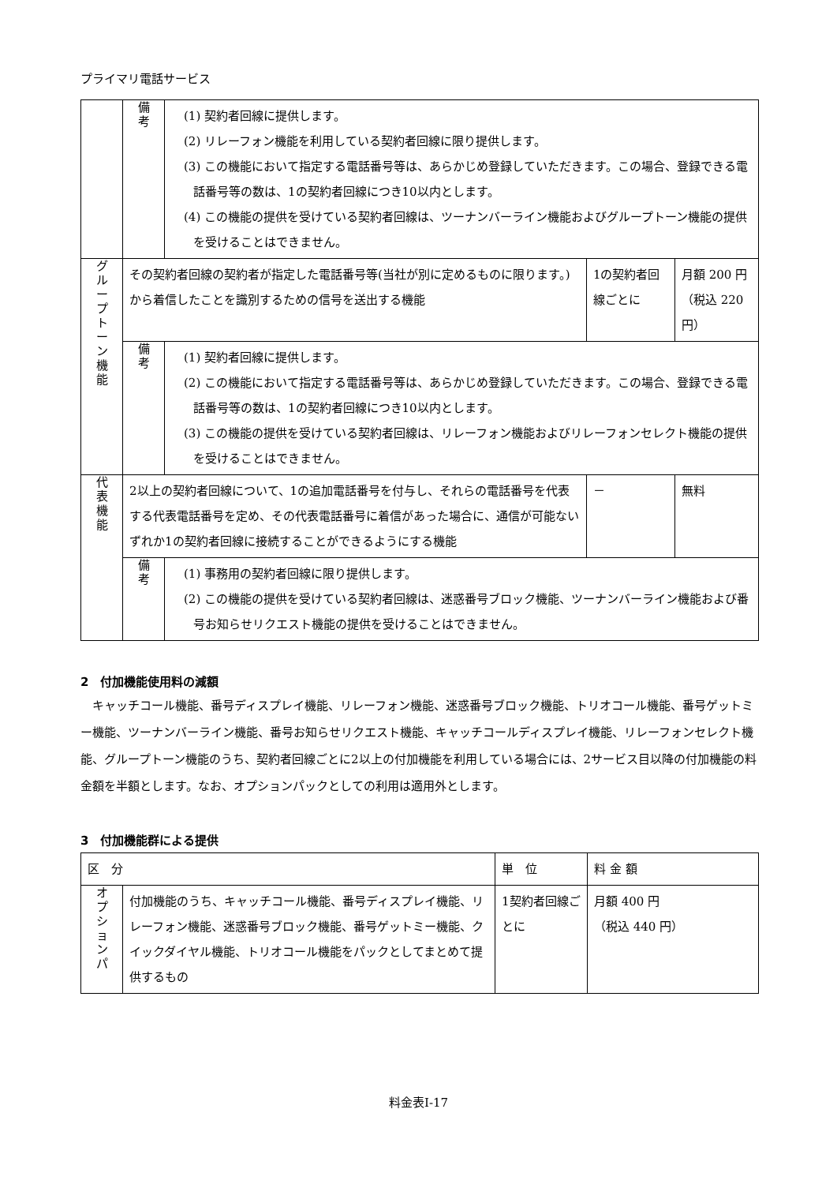プライマリ電話サービス
| | 備 考 | (1) 契約者回線に提供します。 (2) リレーフォン機能を利用している契約者回線に限り提供します。 (3) この機能において指定する電話番号等は、あらかじめ登録していただきます。この場合、登録できる電話番号等の数は、1の契約者回線につき10以内とします。 (4) この機能の提供を受けている契約者回線は、ツーナンバーライン機能およびグループトーン機能の提供を受けることはできません。 | | |
| グ ル ー プ ト ー ン 機 能 | その契約者回線の契約者が指定した電話番号等(当社が別に定めるものに限ります。)から着信したことを識別するための信号を送出する機能 | | 1の契約者回線ごとに | 月額 200 円（税込 220 円） |
| | 備 考 | (1) 契約者回線に提供します。 (2) この機能において指定する電話番号等は、あらかじめ登録していただきます。この場合、登録できる電話番号等の数は、1の契約者回線につき10以内とします。 (3) この機能の提供を受けている契約者回線は、リレーフォン機能およびリレーフォンセレクト機能の提供を受けることはできません。 | | |
| 代 表 機 能 | 2以上の契約者回線について、1の追加電話番号を付与し、それらの電話番号を代表する代表電話番号を定め、その代表電話番号に着信があった場合に、通信が可能ないずれか1の契約者回線に接続することができるようにする機能 | | － | 無料 |
| | 備 考 | (1) 事務用の契約者回線に限り提供します。 (2) この機能の提供を受けている契約者回線は、迷惑番号ブロック機能、ツーナンバーライン機能および番号お知らせリクエスト機能の提供を受けることはできません。 | | |
2　付加機能使用料の減額
キャッチコール機能、番号ディスプレイ機能、リレーフォン機能、迷惑番号ブロック機能、トリオコール機能、番号ゲットミー機能、ツーナンバーライン機能、番号お知らせリクエスト機能、キャッチコールディスプレイ機能、リレーフォンセレクト機能、グループトーン機能のうち、契約者回線ごとに2以上の付加機能を利用している場合には、2サービス目以降の付加機能の料金額を半額とします。なお、オプションパックとしての利用は適用外とします。
3　付加機能群による提供
| 区 分 | | 単 位 | 料 金 額 |
| --- | --- | --- | --- |
| オ プ シ ョ ン パ | 付加機能のうち、キャッチコール機能、番号ディスプレイ機能、リレーフォン機能、迷惑番号ブロック機能、番号ゲットミー機能、クイックダイヤル機能、トリオコール機能をパックとしてまとめて提供するもの | 1契約者回線ごとに | 月額 400 円 （税込 440 円） |
料金表Ⅰ-17